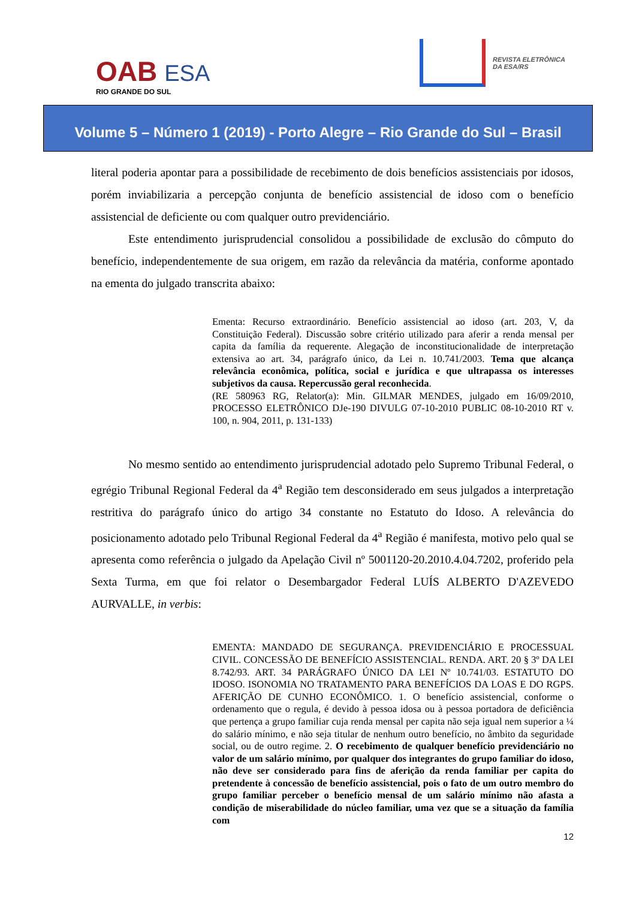OAB ESA
RIO GRANDE DO SUL
REVISTA ELETRÔNICA
DA ESA/RS
Volume 5 – Número 1 (2019) - Porto Alegre – Rio Grande do Sul – Brasil
literal poderia apontar para a possibilidade de recebimento de dois benefícios assistenciais por idosos, porém inviabilizaria a percepção conjunta de benefício assistencial de idoso com o benefício assistencial de deficiente ou com qualquer outro previdenciário.
Este entendimento jurisprudencial consolidou a possibilidade de exclusão do cômputo do benefício, independentemente de sua origem, em razão da relevância da matéria, conforme apontado na ementa do julgado transcrita abaixo:
Ementa: Recurso extraordinário. Benefício assistencial ao idoso (art. 203, V, da Constituição Federal). Discussão sobre critério utilizado para aferir a renda mensal per capita da família da requerente. Alegação de inconstitucionalidade de interpretação extensiva ao art. 34, parágrafo único, da Lei n. 10.741/2003. Tema que alcança relevância econômica, política, social e jurídica e que ultrapassa os interesses subjetivos da causa. Repercussão geral reconhecida.
(RE 580963 RG, Relator(a): Min. GILMAR MENDES, julgado em 16/09/2010, PROCESSO ELETRÔNICO DJe-190 DIVULG 07-10-2010 PUBLIC 08-10-2010 RT v. 100, n. 904, 2011, p. 131-133)
No mesmo sentido ao entendimento jurisprudencial adotado pelo Supremo Tribunal Federal, o egrégio Tribunal Regional Federal da 4<sup>a</sup> Região tem desconsiderado em seus julgados a interpretação restritiva do parágrafo único do artigo 34 constante no Estatuto do Idoso. A relevância do posicionamento adotado pelo Tribunal Regional Federal da 4<sup>a</sup> Região é manifesta, motivo pelo qual se apresenta como referência o julgado da Apelação Civil nº 5001120-20.2010.4.04.7202, proferido pela Sexta Turma, em que foi relator o Desembargador Federal LUÍS ALBERTO D'AZEVEDO AURVALLE, in verbis:
EMENTA: MANDADO DE SEGURANÇA. PREVIDENCIÁRIO E PROCESSUAL CIVIL. CONCESSÃO DE BENEFÍCIO ASSISTENCIAL. RENDA. ART. 20 § 3º DA LEI 8.742/93. ART. 34 PARÁGRAFO ÚNICO DA LEI Nº 10.741/03. ESTATUTO DO IDOSO. ISONOMIA NO TRATAMENTO PARA BENEFÍCIOS DA LOAS E DO RGPS. AFERIÇÃO DE CUNHO ECONÔMICO. 1. O benefício assistencial, conforme o ordenamento que o regula, é devido à pessoa idosa ou à pessoa portadora de deficiência que pertença a grupo familiar cuja renda mensal per capita não seja igual nem superior a ¼ do salário mínimo, e não seja titular de nenhum outro benefício, no âmbito da seguridade social, ou de outro regime. 2. O recebimento de qualquer benefício previdenciário no valor de um salário mínimo, por qualquer dos integrantes do grupo familiar do idoso, não deve ser considerado para fins de aferição da renda familiar per capita do pretendente à concessão de benefício assistencial, pois o fato de um outro membro do grupo familiar perceber o benefício mensal de um salário mínimo não afasta a condição de miserabilidade do núcleo familiar, uma vez que se a situação da família com
12